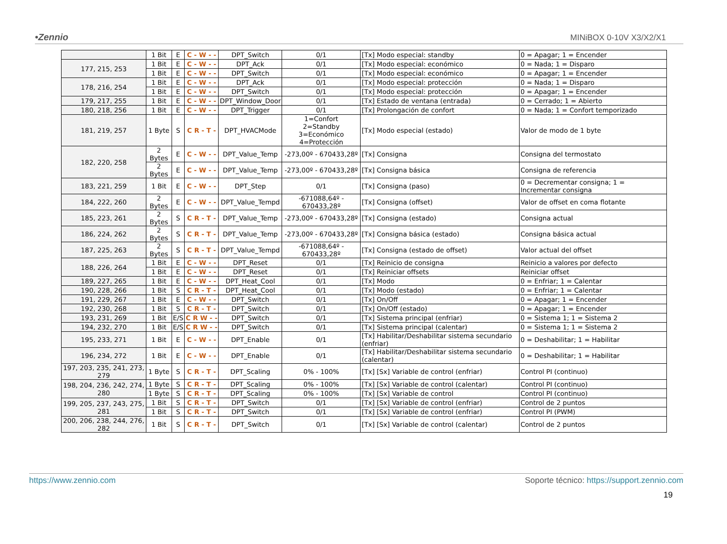•Zennio MINiBOX 0-10V X3/X2/X1
| | 1 Bit | E | C - W - - | DPT_Switch | 0/1 | [Tx] Modo especial: standby | 0 = Apagar; 1 = Encender |
| 177, 215, 253 | 1 Bit | E | C - W - - | DPT_Ack | 0/1 | [Tx] Modo especial: económico | 0 = Nada; 1 = Disparo |
| | 1 Bit | E | C - W - - | DPT_Switch | 0/1 | [Tx] Modo especial: económico | 0 = Apagar; 1 = Encender |
| 178, 216, 254 | 1 Bit | E | C - W - - | DPT_Ack | 0/1 | [Tx] Modo especial: protección | 0 = Nada; 1 = Disparo |
| | 1 Bit | E | C - W - - | DPT_Switch | 0/1 | [Tx] Modo especial: protección | 0 = Apagar; 1 = Encender |
| 179, 217, 255 | 1 Bit | E | C - W - - | DPT_Window_Door | 0/1 | [Tx] Estado de ventana (entrada) | 0 = Cerrado; 1 = Abierto |
| 180, 218, 256 | 1 Bit | E | C - W - - | DPT_Trigger | 0/1 | [Tx] Prolongación de confort | 0 = Nada; 1 = Confort temporizado |
| 181, 219, 257 | 1 Byte | S | C R - T - | DPT_HVACMode | 1=Confort 2=Standby 3=Económico 4=Protección | [Tx] Modo especial (estado) | Valor de modo de 1 byte |
| 182, 220, 258 | 2 Bytes | E | C - W - - | DPT_Value_Temp | -273,00º - 670433,28º | [Tx] Consigna | Consigna del termostato |
| | 2 Bytes | E | C - W - - | DPT_Value_Temp | -273,00º - 670433,28º | [Tx] Consigna básica | Consigna de referencia |
| 183, 221, 259 | 1 Bit | E | C - W - - | DPT_Step | 0/1 | [Tx] Consigna (paso) | 0 = Decrementar consigna; 1 = Incrementar consigna |
| 184, 222, 260 | 2 Bytes | E | C - W - - | DPT_Value_Tempd | -671088,64º - 670433,28º | [Tx] Consigna (offset) | Valor de offset en coma flotante |
| 185, 223, 261 | 2 Bytes | S | C R - T - | DPT_Value_Temp | -273,00º - 670433,28º | [Tx] Consigna (estado) | Consigna actual |
| 186, 224, 262 | 2 Bytes | S | C R - T - | DPT_Value_Temp | -273,00º - 670433,28º | [Tx] Consigna básica (estado) | Consigna básica actual |
| 187, 225, 263 | 2 Bytes | S | C R - T - | DPT_Value_Tempd | -671088,64º - 670433,28º | [Tx] Consigna (estado de offset) | Valor actual del offset |
| 188, 226, 264 | 1 Bit | E | C - W - - | DPT_Reset | 0/1 | [Tx] Reinicio de consigna | Reinicio a valores por defecto |
| | 1 Bit | E | C - W - - | DPT_Reset | 0/1 | [Tx] Reiniciar offsets | Reiniciar offset |
| 189, 227, 265 | 1 Bit | E | C - W - - | DPT_Heat_Cool | 0/1 | [Tx] Modo | 0 = Enfriar; 1 = Calentar |
| 190, 228, 266 | 1 Bit | S | C R - T - | DPT_Heat_Cool | 0/1 | [Tx] Modo (estado) | 0 = Enfriar; 1 = Calentar |
| 191, 229, 267 | 1 Bit | E | C - W - - | DPT_Switch | 0/1 | [Tx] On/Off | 0 = Apagar; 1 = Encender |
| 192, 230, 268 | 1 Bit | S | C R - T - | DPT_Switch | 0/1 | [Tx] On/Off (estado) | 0 = Apagar; 1 = Encender |
| 193, 231, 269 | 1 Bit | E/S | C R W - - | DPT_Switch | 0/1 | [Tx] Sistema principal (enfriar) | 0 = Sistema 1; 1 = Sistema 2 |
| 194, 232, 270 | 1 Bit | E/S | C R W - - | DPT_Switch | 0/1 | [Tx] Sistema principal (calentar) | 0 = Sistema 1; 1 = Sistema 2 |
| 195, 233, 271 | 1 Bit | E | C - W - - | DPT_Enable | 0/1 | [Tx] Habilitar/Deshabilitar sistema secundario (enfriar) | 0 = Deshabilitar; 1 = Habilitar |
| 196, 234, 272 | 1 Bit | E | C - W - - | DPT_Enable | 0/1 | [Tx] Habilitar/Deshabilitar sistema secundario (calentar) | 0 = Deshabilitar; 1 = Habilitar |
| 197, 203, 235, 241, 273, 279 | 1 Byte | S | C R - T - | DPT_Scaling | 0% - 100% | [Tx] [Sx] Variable de control (enfriar) | Control PI (continuo) |
| 198, 204, 236, 242, 274, 280 | 1 Byte | S | C R - T - | DPT_Scaling | 0% - 100% | [Tx] [Sx] Variable de control (calentar) | Control PI (continuo) |
| | 1 Byte | S | C R - T - | DPT_Scaling | 0% - 100% | [Tx] [Sx] Variable de control | Control PI (continuo) |
| 199, 205, 237, 243, 275, 281 | 1 Bit | S | C R - T - | DPT_Switch | 0/1 | [Tx] [Sx] Variable de control (enfriar) | Control de 2 puntos |
| | 1 Bit | S | C R - T - | DPT_Switch | 0/1 | [Tx] [Sx] Variable de control (enfriar) | Control PI (PWM) |
| 200, 206, 238, 244, 276, 282 | 1 Bit | S | C R - T - | DPT_Switch | 0/1 | [Tx] [Sx] Variable de control (calentar) | Control de 2 puntos |
https://www.zennio.com Soporte técnico: https://support.zennio.com
19